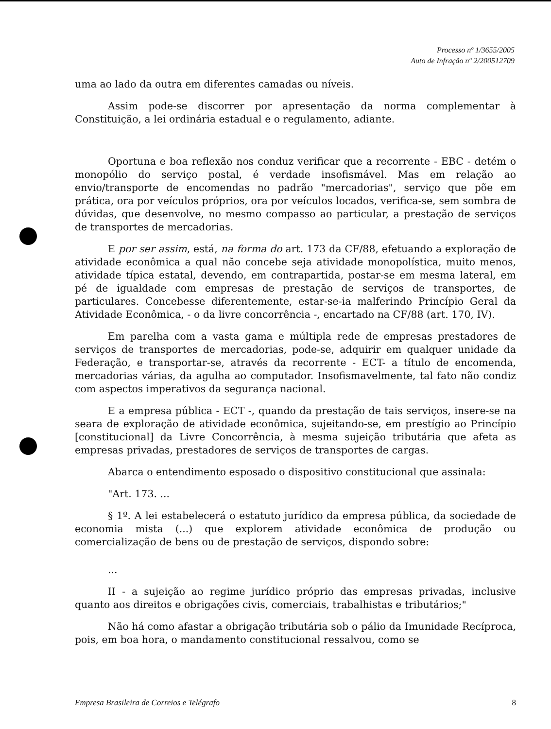Processo nº 1/3655/2005
Auto de Infração nº 2/200512709
uma ao lado da outra em diferentes camadas ou níveis.
Assim pode-se discorrer por apresentação da norma complementar à Constituição, a lei ordinária estadual e o regulamento, adiante.
Oportuna e boa reflexão nos conduz verificar que a recorrente - EBC - detém o monopólio do serviço postal, é verdade insofismável. Mas em relação ao envio/transporte de encomendas no padrão "mercadorias", serviço que põe em prática, ora por veículos próprios, ora por veículos locados, verifica-se, sem sombra de dúvidas, que desenvolve, no mesmo compasso ao particular, a prestação de serviços de transportes de mercadorias.
E por ser assim, está, na forma do art. 173 da CF/88, efetuando a exploração de atividade econômica a qual não concebe seja atividade monopolística, muito menos, atividade típica estatal, devendo, em contrapartida, postar-se em mesma lateral, em pé de igualdade com empresas de prestação de serviços de transportes, de particulares. Concebesse diferentemente, estar-se-ia malferindo Princípio Geral da Atividade Econômica, - o da livre concorrência -, encartado na CF/88 (art. 170, IV).
Em parelha com a vasta gama e múltipla rede de empresas prestadores de serviços de transportes de mercadorias, pode-se, adquirir em qualquer unidade da Federação, e transportar-se, através da recorrente - ECT- a título de encomenda, mercadorias várias, da agulha ao computador. Insofismavelmente, tal fato não condiz com aspectos imperativos da segurança nacional.
E a empresa pública - ECT -, quando da prestação de tais serviços, insere-se na seara de exploração de atividade econômica, sujeitando-se, em prestígio ao Princípio [constitucional] da Livre Concorrência, à mesma sujeição tributária que afeta as empresas privadas, prestadores de serviços de transportes de cargas.
Abarca o entendimento esposado o dispositivo constitucional que assinala:
"Art. 173. ...
§ 1º. A lei estabelecerá o estatuto jurídico da empresa pública, da sociedade de economia mista (...) que explorem atividade econômica de produção ou comercialização de bens ou de prestação de serviços, dispondo sobre:
...
II - a sujeição ao regime jurídico próprio das empresas privadas, inclusive quanto aos direitos e obrigações civis, comerciais, trabalhistas e tributários;"
Não há como afastar a obrigação tributária sob o pálio da Imunidade Recíproca, pois, em boa hora, o mandamento constitucional ressalvou, como se
Empresa Brasileira de Correios e Telégrafo 8